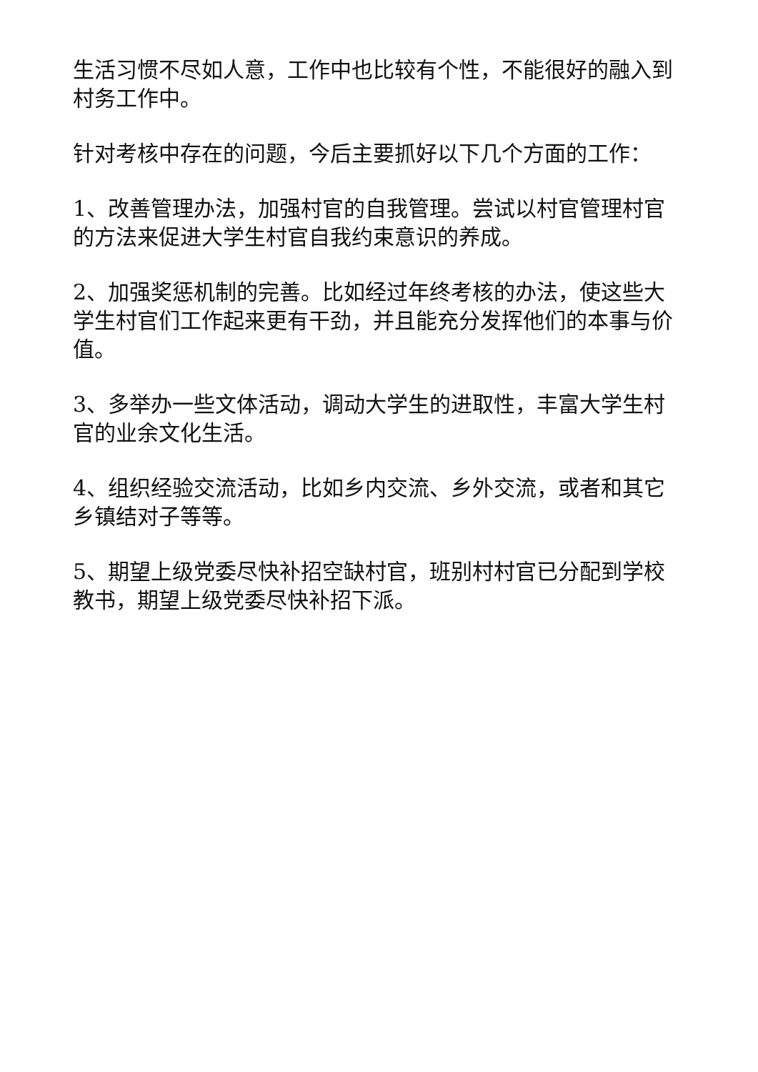生活习惯不尽如人意，工作中也比较有个性，不能很好的融入到村务工作中。
针对考核中存在的问题，今后主要抓好以下几个方面的工作：
1、改善管理办法，加强村官的自我管理。尝试以村官管理村官的方法来促进大学生村官自我约束意识的养成。
2、加强奖惩机制的完善。比如经过年终考核的办法，使这些大学生村官们工作起来更有干劲，并且能充分发挥他们的本事与价值。
3、多举办一些文体活动，调动大学生的进取性，丰富大学生村官的业余文化生活。
4、组织经验交流活动，比如乡内交流、乡外交流，或者和其它乡镇结对子等等。
5、期望上级党委尽快补招空缺村官，班别村村官已分配到学校教书，期望上级党委尽快补招下派。